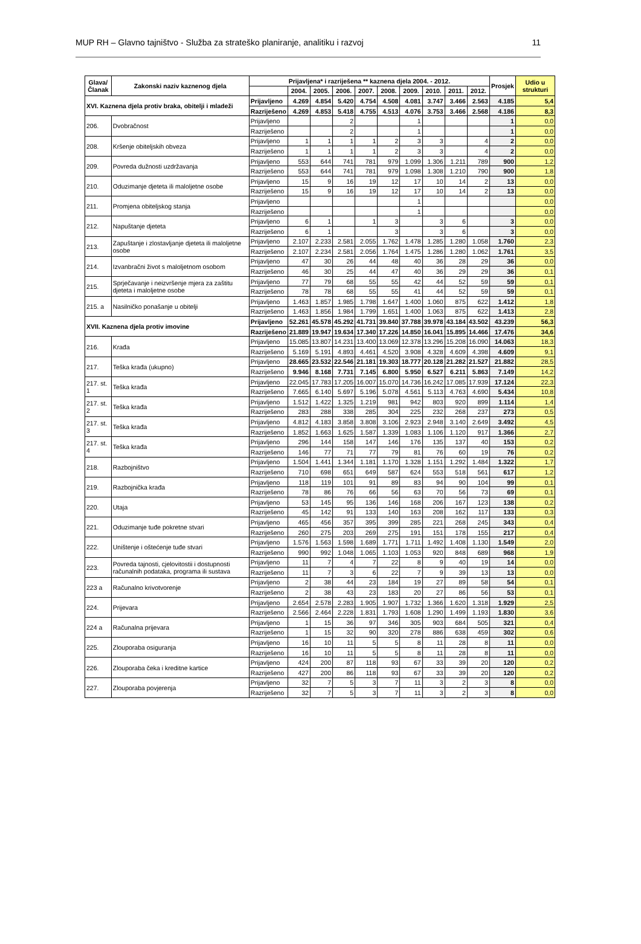MUP RH – Glavno tajništvo - Služba za strateško planiranje, analitiku i razvoj 11
| Glava/ Članak | Zakonski naziv kaznenog djela | Prijavljena* i razriješena ** kaznena djela 2004. - 2012. | | | | | | | | | | Prosjek | Udio u strukturi |
| --- | --- | --- | --- | --- | --- | --- | --- | --- | --- | --- | --- | --- | --- |
| | | | 2004. | 2005. | 2006. | 2007. | 2008. | 2009. | 2010. | 2011. | 2012. | | |
| XVI. Kaznena djela protiv braka, obitelji i mladeži | | Prijavljeno | 4.269 | 4.854 | 5.420 | 4.754 | 4.508 | 4.081 | 3.747 | 3.466 | 2.563 | 4.185 | 5,4 |
| | | Razriješeno | 4.269 | 4.853 | 5.418 | 4.755 | 4.513 | 4.076 | 3.753 | 3.466 | 2.568 | 4.186 | 8,3 |
| 206. | Dvobračnost | Prijavljeno | | | 2 | | | 1 | | | | 1 | 0,0 |
| | | Razriješeno | | | 2 | | | 1 | | | | 1 | 0,0 |
| 208. | Kršenje obiteljskih obveza | Prijavljeno | 1 | 1 | 1 | 1 | 2 | 3 | 3 | | 4 | 2 | 0,0 |
| | | Razriješeno | 1 | 1 | 1 | 1 | 2 | 3 | 3 | | 4 | 2 | 0,0 |
| 209. | Povreda dužnosti uzdržavanja | Prijavljeno | 553 | 644 | 741 | 781 | 979 | 1.099 | 1.306 | 1.211 | 789 | 900 | 1,2 |
| | | Razriješeno | 553 | 644 | 741 | 781 | 979 | 1.098 | 1.308 | 1.210 | 790 | 900 | 1,8 |
| 210. | Oduzimanje djeteta ili maloljetne osobe | Prijavljeno | 15 | 9 | 16 | 19 | 12 | 17 | 10 | 14 | 2 | 13 | 0,0 |
| | | Razriješeno | 15 | 9 | 16 | 19 | 12 | 17 | 10 | 14 | 2 | 13 | 0,0 |
| 211. | Promjena obiteljskog stanja | Prijavljeno | | | | | | 1 | | | | | 0,0 |
| | | Razriješeno | | | | | | 1 | | | | | 0,0 |
| 212. | Napuštanje djeteta | Prijavljeno | 6 | 1 | | 1 | 3 | | 3 | 6 | | 3 | 0,0 |
| | | Razriješeno | 6 | 1 | | | 3 | | 3 | 6 | | 3 | 0,0 |
| 213. | Zapuštanje i zlostavljanje djeteta ili maloljetne osobe | Prijavljeno | 2.107 | 2.233 | 2.581 | 2.055 | 1.762 | 1.478 | 1.285 | 1.280 | 1.058 | 1.760 | 2,3 |
| | | Razriješeno | 2.107 | 2.234 | 2.581 | 2.056 | 1.764 | 1.475 | 1.286 | 1.280 | 1.062 | 1.761 | 3,5 |
| 214. | Izvanbračni život s maloljetnom osobom | Prijavljeno | 47 | 30 | 26 | 44 | 48 | 40 | 36 | 28 | 29 | 36 | 0,0 |
| | | Razriješeno | 46 | 30 | 25 | 44 | 47 | 40 | 36 | 29 | 29 | 36 | 0,1 |
| 215. | Sprječavanje i neizvršenje mjera za zaštitu djeteta i maloljetne osobe | Prijavljeno | 77 | 79 | 68 | 55 | 55 | 42 | 44 | 52 | 59 | 59 | 0,1 |
| | | Razriješeno | 78 | 78 | 68 | 55 | 55 | 41 | 44 | 52 | 59 | 59 | 0,1 |
| 215. a | Nasilničko ponašanje u obitelji | Prijavljeno | 1.463 | 1.857 | 1.985 | 1.798 | 1.647 | 1.400 | 1.060 | 875 | 622 | 1.412 | 1,8 |
| | | Razriješeno | 1.463 | 1.856 | 1.984 | 1.799 | 1.651 | 1.400 | 1.063 | 875 | 622 | 1.413 | 2,8 |
| XVII. Kaznena djela protiv imovine | | Prijavljeno | 52.261 | 45.578 | 45.292 | 41.731 | 39.840 | 37.788 | 39.978 | 43.184 | 43.502 | 43.239 | 56,3 |
| | | Razriješeno | 21.889 | 19.947 | 19.634 | 17.340 | 17.226 | 14.850 | 16.041 | 15.895 | 14.466 | 17.476 | 34,6 |
| 216. | Krađa | Prijavljeno | 15.085 | 13.807 | 14.231 | 13.400 | 13.069 | 12.378 | 13.296 | 15.208 | 16.090 | 14.063 | 18,3 |
| | | Razriješeno | 5.169 | 5.191 | 4.893 | 4.461 | 4.520 | 3.908 | 4.328 | 4.609 | 4.398 | 4.609 | 9,1 |
| 217. | Teška krađa (ukupno) | Prijavljeno | 28.665 | 23.532 | 22.546 | 21.181 | 19.303 | 18.777 | 20.128 | 21.282 | 21.527 | 21.882 | 28,5 |
| | | Razriješeno | 9.946 | 8.168 | 7.731 | 7.145 | 6.800 | 5.950 | 6.527 | 6.211 | 5.863 | 7.149 | 14,2 |
| 217. st. 1 | Teška krađa | Prijavljeno | 22.045 | 17.783 | 17.205 | 16.007 | 15.070 | 14.736 | 16.242 | 17.085 | 17.939 | 17.124 | 22,3 |
| | | Razriješeno | 7.665 | 6.140 | 5.697 | 5.196 | 5.078 | 4.561 | 5.113 | 4.763 | 4.690 | 5.434 | 10,8 |
| 217. st. 2 | Teška krađa | Prijavljeno | 1.512 | 1.422 | 1.325 | 1.219 | 981 | 942 | 803 | 920 | 899 | 1.114 | 1,4 |
| | | Razriješeno | 283 | 288 | 338 | 285 | 304 | 225 | 232 | 268 | 237 | 273 | 0,5 |
| 217. st. 3 | Teška krađa | Prijavljeno | 4.812 | 4.183 | 3.858 | 3.808 | 3.106 | 2.923 | 2.948 | 3.140 | 2.649 | 3.492 | 4,5 |
| | | Razriješeno | 1.852 | 1.663 | 1.625 | 1.587 | 1.339 | 1.083 | 1.106 | 1.120 | 917 | 1.366 | 2,7 |
| 217. st. 4 | Teška krađa | Prijavljeno | 296 | 144 | 158 | 147 | 146 | 176 | 135 | 137 | 40 | 153 | 0,2 |
| | | Razriješeno | 146 | 77 | 71 | 77 | 79 | 81 | 76 | 60 | 19 | 76 | 0,2 |
| 218. | Razbojništvo | Prijavljeno | 1.504 | 1.441 | 1.344 | 1.181 | 1.170 | 1.328 | 1.151 | 1.292 | 1.484 | 1.322 | 1,7 |
| | | Razriješeno | 710 | 698 | 651 | 649 | 587 | 624 | 553 | 518 | 561 | 617 | 1,2 |
| 219. | Razbojnička krađa | Prijavljeno | 118 | 119 | 101 | 91 | 89 | 83 | 94 | 90 | 104 | 99 | 0,1 |
| | | Razriješeno | 78 | 86 | 76 | 66 | 56 | 63 | 70 | 56 | 73 | 69 | 0,1 |
| 220. | Utaja | Prijavljeno | 53 | 145 | 95 | 136 | 146 | 168 | 206 | 167 | 123 | 138 | 0,2 |
| | | Razriješeno | 45 | 142 | 91 | 133 | 140 | 163 | 208 | 162 | 117 | 133 | 0,3 |
| 221. | Oduzimanje tuđe pokretne stvari | Prijavljeno | 465 | 456 | 357 | 395 | 399 | 285 | 221 | 268 | 245 | 343 | 0,4 |
| | | Razriješeno | 260 | 275 | 203 | 269 | 275 | 191 | 151 | 178 | 155 | 217 | 0,4 |
| 222. | Uništenje i oštećenje tuđe stvari | Prijavljeno | 1.576 | 1.563 | 1.598 | 1.689 | 1.771 | 1.711 | 1.492 | 1.408 | 1.130 | 1.549 | 2,0 |
| | | Razriješeno | 990 | 992 | 1.048 | 1.065 | 1.103 | 1.053 | 920 | 848 | 689 | 968 | 1,9 |
| 223. | Povreda tajnosti, cjelovitostii i dostupnosti računalnih podataka, programa ili sustava | Prijavljeno | 11 | 7 | 4 | 7 | 22 | 8 | 9 | 40 | 19 | 14 | 0,0 |
| | | Razriješeno | 11 | 7 | 3 | 6 | 22 | 7 | 9 | 39 | 13 | 13 | 0,0 |
| 223 a | Računalno krivotvorenje | Prijavljeno | 2 | 38 | 44 | 23 | 184 | 19 | 27 | 89 | 58 | 54 | 0,1 |
| | | Razriješeno | 2 | 38 | 43 | 23 | 183 | 20 | 27 | 86 | 56 | 53 | 0,1 |
| 224. | Prijevara | Prijavljeno | 2.654 | 2.578 | 2.283 | 1.905 | 1.907 | 1.732 | 1.366 | 1.620 | 1.318 | 1.929 | 2,5 |
| | | Razriješeno | 2.566 | 2.464 | 2.228 | 1.831 | 1.793 | 1.608 | 1.290 | 1.499 | 1.193 | 1.830 | 3,6 |
| 224 a | Računalna prijevara | Prijavljeno | 1 | 15 | 36 | 97 | 346 | 305 | 903 | 684 | 505 | 321 | 0,4 |
| | | Razriješeno | 1 | 15 | 32 | 90 | 320 | 278 | 886 | 638 | 459 | 302 | 0,6 |
| 225. | Zlouporaba osiguranja | Prijavljeno | 16 | 10 | 11 | 5 | 5 | 8 | 11 | 28 | 8 | 11 | 0,0 |
| | | Razriješeno | 16 | 10 | 11 | 5 | 5 | 8 | 11 | 28 | 8 | 11 | 0,0 |
| 226. | Zlouporaba čeka i kreditne kartice | Prijavljeno | 424 | 200 | 87 | 118 | 93 | 67 | 33 | 39 | 20 | 120 | 0,2 |
| | | Razriješeno | 427 | 200 | 86 | 118 | 93 | 67 | 33 | 39 | 20 | 120 | 0,2 |
| 227. | Zlouporaba povjerenja | Prijavljeno | 32 | 7 | 5 | 3 | 7 | 11 | 3 | 2 | 3 | 8 | 0,0 |
| | | Razriješeno | 32 | 7 | 5 | 3 | 7 | 11 | 3 | 2 | 3 | 8 | 0,0 |